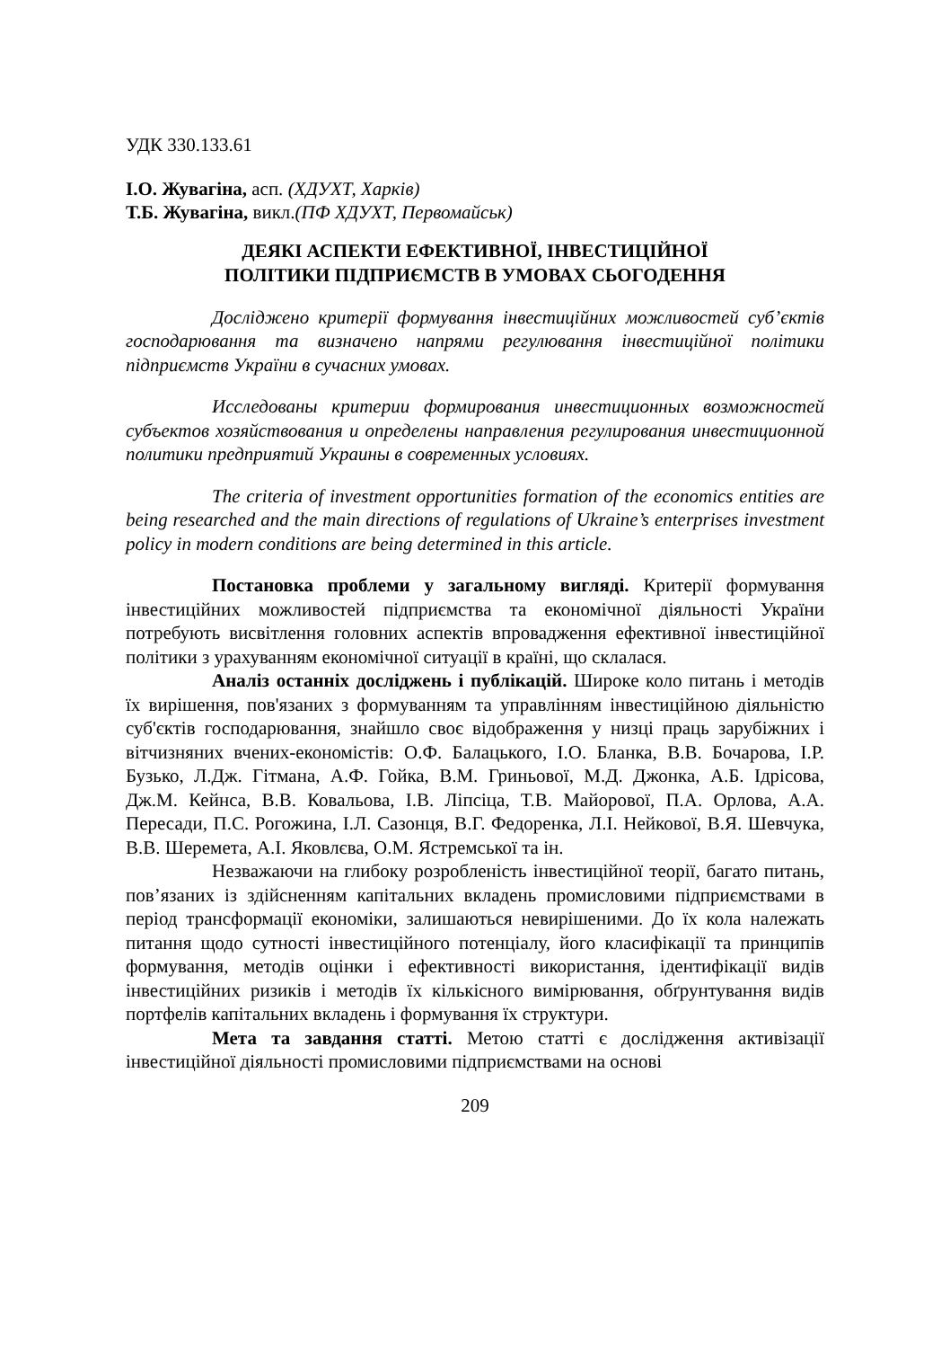УДК 330.133.61
І.О. Жувагіна, асп. (ХДУХТ, Харків)
Т.Б. Жувагіна, викл.(ПФ ХДУХТ, Первомайськ)
ДЕЯКІ АСПЕКТИ ЕФЕКТИВНОЇ, ІНВЕСТИЦІЙНОЇ
ПОЛІТИКИ ПІДПРИЄМСТВ В УМОВАХ СЬОГОДЕННЯ
Досліджено критерії формування інвестиційних можливостей суб’єктів господарювання та визначено напрями регулювання інвестиційної політики підприємств України в сучасних умовах.
Исследованы критерии формирования инвестиционных возможностей субъектов хозяйствования и определены направления регулирования инвестиционной политики предприятий Украины в современных условиях.
The criteria of investment opportunities formation of the economics entities are being researched and the main directions of regulations of Ukraine’s enterprises investment policy in modern conditions are being determined in this article.
Постановка проблеми у загальному вигляді. Критерії формування інвестиційних можливостей підприємства та економічної діяльності України потребують висвітлення головних аспектів впровадження ефективної інвестиційної політики з урахуванням економічної ситуації в країні, що склалася.
Аналіз останніх досліджень і публікацій. Широке коло питань і методів їх вирішення, пов'язаних з формуванням та управлінням інвестиційною діяльністю суб'єктів господарювання, знайшло своє відображення у низці праць зарубіжних і вітчизняних вчених-економістів: О.Ф. Балацького, І.О. Бланка, В.В. Бочарова, І.Р. Бузько, Л.Дж. Гітмана, А.Ф. Гойка, В.М. Гриньової, М.Д. Джонка, А.Б. Ідрісова, Дж.М. Кейнса, В.В. Ковальова, І.В. Ліпсіца, Т.В. Майорової, П.А. Орлова, А.А. Пересади, П.С. Рогожина, І.Л. Сазонця, В.Г. Федоренка, Л.І. Нейкової, В.Я. Шевчука, В.В. Шеремета, А.І. Яковлєва, О.М. Ястремської та ін.
Незважаючи на глибоку розробленість інвестиційної теорії, багато питань, пов’язаних із здійсненням капітальних вкладень промисловими підприємствами в період трансформації економіки, залишаються невирішеними. До їх кола належать питання щодо сутності інвестиційного потенціалу, його класифікації та принципів формування, методів оцінки і ефективності використання, ідентифікації видів інвестиційних ризиків і методів їх кількісного вимірювання, обґрунтування видів портфелів капітальних вкладень і формування їх структури.
Мета та завдання статті. Метою статті є дослідження активізації інвестиційної діяльності промисловими підприємствами на основі
209